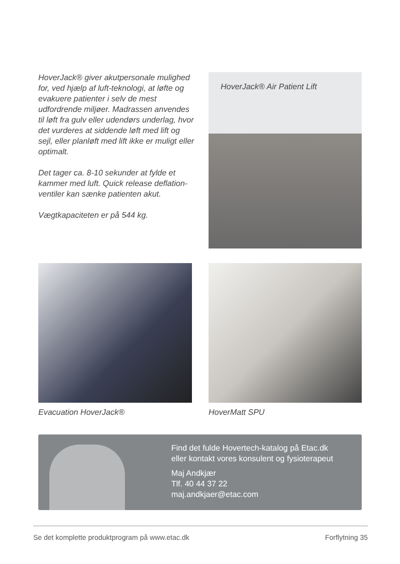HoverJack® giver akutpersonale mulighed for, ved hjælp af luft-teknologi, at løfte og evakuere patienter i selv de mest udfordrende miljøer. Madrassen anvendes til løft fra gulv eller udendørs underlag, hvor det vurderes at siddende løft med lift og sejl, eller planløft med lift ikke er muligt eller optimalt.
Det tager ca. 8-10 sekunder at fylde et kammer med luft. Quick release deflation-ventiler kan sænke patienten akut.
Vægtkapaciteten er på 544 kg.
HoverJack® Air Patient Lift
Evacuation HoverJack® HoverMatt SPU
Find det fulde Hovertech-katalog på Etac.dk
eller kontakt vores konsulent og fysioterapeut
Maj Andkjær
Tlf. 40 44 37 22
maj.andkjaer@etac.com
Se det komplette produktprogram på www.etac.dk Forflytning 35